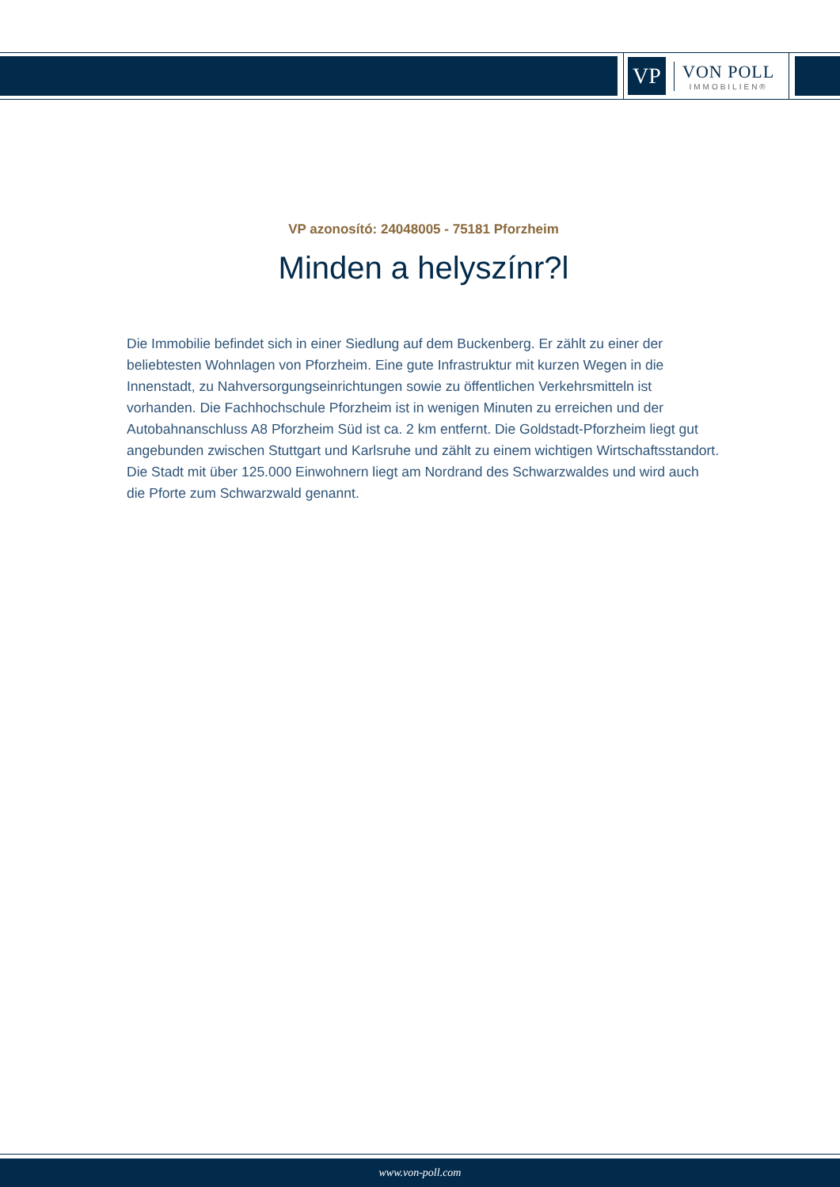VP
VON POLL
IMMOBILIEN®
VP azonosító: 24048005 - 75181 Pforzheim
Minden a helyszínr?l
Die Immobilie befindet sich in einer Siedlung auf dem Buckenberg. Er zählt zu einer der beliebtesten Wohnlagen von Pforzheim. Eine gute Infrastruktur mit kurzen Wegen in die Innenstadt, zu Nahversorgungseinrichtungen sowie zu öffentlichen Verkehrsmitteln ist vorhanden. Die Fachhochschule Pforzheim ist in wenigen Minuten zu erreichen und der Autobahnanschluss A8 Pforzheim Süd ist ca. 2 km entfernt. Die Goldstadt-Pforzheim liegt gut angebunden zwischen Stuttgart und Karlsruhe und zählt zu einem wichtigen Wirtschaftsstandort. Die Stadt mit über 125.000 Einwohnern liegt am Nordrand des Schwarzwaldes und wird auch die Pforte zum Schwarzwald genannt.
www.von-poll.com